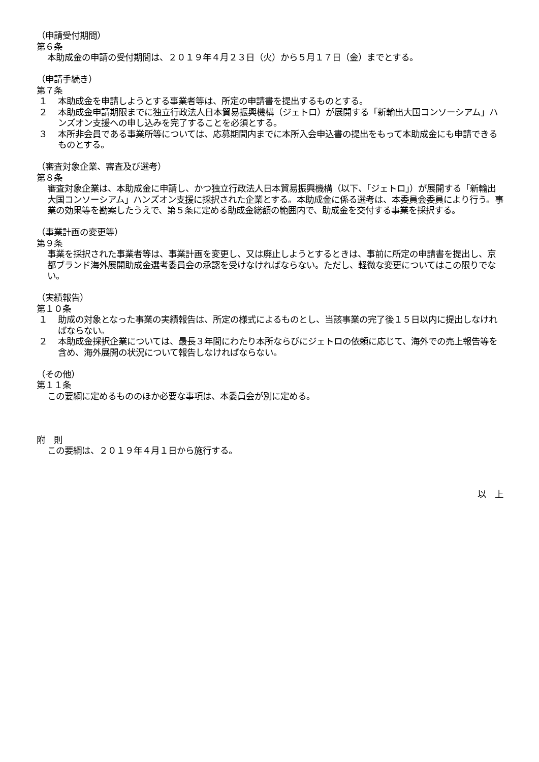（申請受付期間）
第６条
本助成金の申請の受付期間は、２０１９年４月２３日（火）から５月１７日（金）までとする。
（申請手続き）
第７条
１ 本助成金を申請しようとする事業者等は、所定の申請書を提出するものとする。
２ 本助成金申請期限までに独立行政法人日本貿易振興機構（ジェトロ）が展開する「新輸出大国コンソーシアム」ハンズオン支援への申し込みを完了することを必須とする。
３ 本所非会員である事業所等については、応募期間内までに本所入会申込書の提出をもって本助成金にも申請できるものとする。
（審査対象企業、審査及び選考）
第８条
審査対象企業は、本助成金に申請し、かつ独立行政法人日本貿易振興機構（以下、「ジェトロ」）が展開する「新輸出大国コンソーシアム」ハンズオン支援に採択された企業とする。本助成金に係る選考は、本委員会委員により行う。事業の効果等を勘案したうえで、第５条に定める助成金総額の範囲内で、助成金を交付する事業を採択する。
（事業計画の変更等）
第９条
事業を採択された事業者等は、事業計画を変更し、又は廃止しようとするときは、事前に所定の申請書を提出し、京都ブランド海外展開助成金選考委員会の承認を受けなければならない。ただし、軽微な変更についてはこの限りでない。
（実績報告）
第１０条
１ 助成の対象となった事業の実績報告は、所定の様式によるものとし、当該事業の完了後１５日以内に提出しなければならない。
２ 本助成金採択企業については、最長３年間にわたり本所ならびにジェトロの依頼に応じて、海外での売上報告等を含め、海外展開の状況について報告しなければならない。
（その他）
第１１条
この要綱に定めるもののほか必要な事項は、本委員会が別に定める。
附　則
この要綱は、２０１９年４月１日から施行する。
以　上